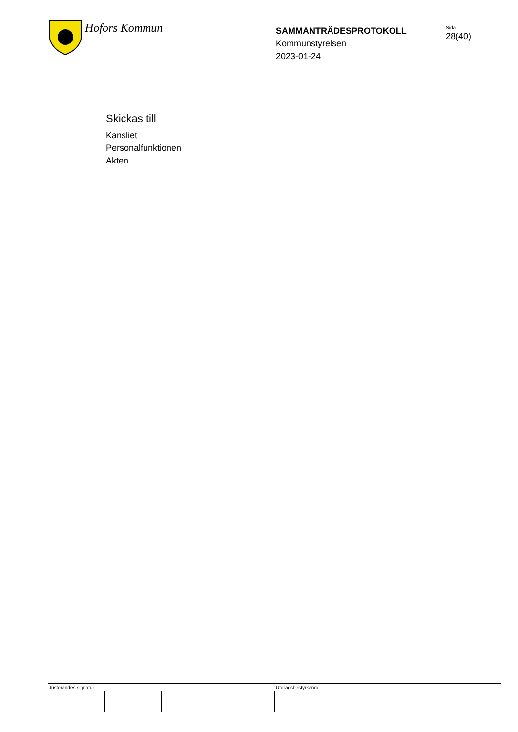Hofors Kommun
SAMMANTRÄDESPROTOKOLL
Kommunstyrelsen
2023-01-24
Sida
28(40)
Skickas till
Kansliet
Personalfunktionen
Akten
Justerandes signatur Utdragsbestyrkande